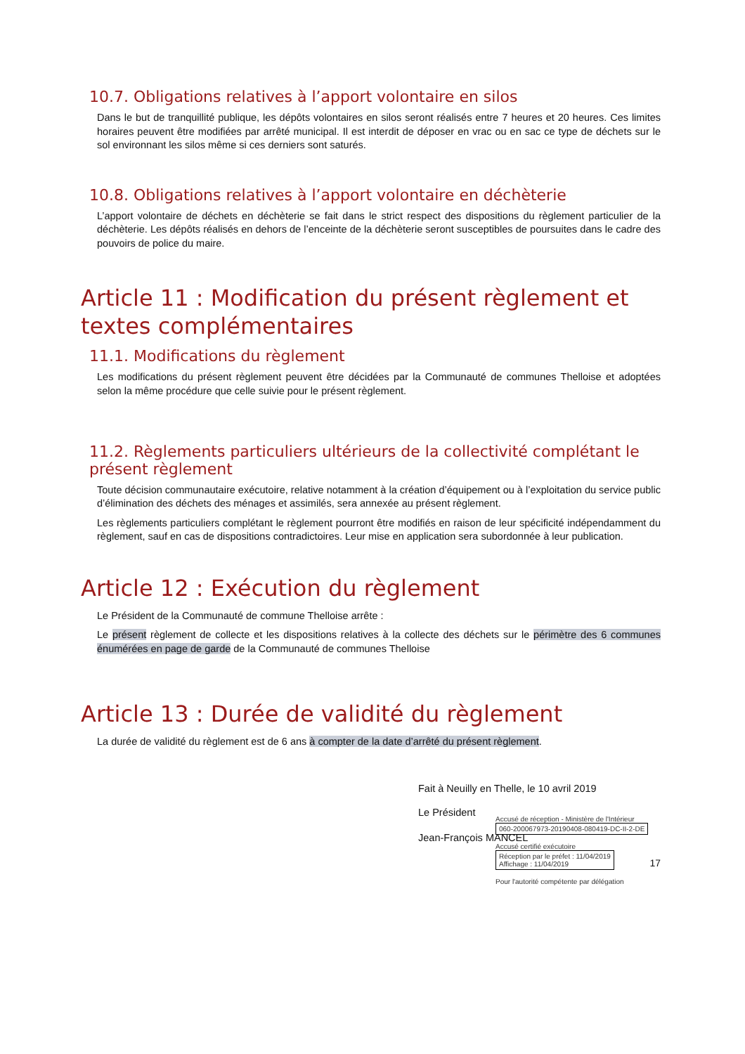10.7. Obligations relatives à l’apport volontaire en silos
Dans le but de tranquillité publique, les dépôts volontaires en silos seront réalisés entre 7 heures et 20 heures. Ces limites horaires peuvent être modifiées par arrêté municipal. Il est interdit de déposer en vrac ou en sac ce type de déchets sur le sol environnant les silos même si ces derniers sont saturés.
10.8. Obligations relatives à l’apport volontaire en déchèterie
L’apport volontaire de déchets en déchèterie se fait dans le strict respect des dispositions du règlement particulier de la déchèterie. Les dépôts réalisés en dehors de l’enceinte de la déchèterie seront susceptibles de poursuites dans le cadre des pouvoirs de police du maire.
Article 11 : Modification du présent règlement et textes complémentaires
11.1. Modifications du règlement
Les modifications du présent règlement peuvent être décidées par la Communauté de communes Thelloise et adoptées selon la même procédure que celle suivie pour le présent règlement.
11.2. Règlements particuliers ultérieurs de la collectivité complétant le présent règlement
Toute décision communautaire exécutoire, relative notamment à la création d’équipement ou à l’exploitation du service public d’élimination des déchets des ménages et assimilés, sera annexée au présent règlement.
Les règlements particuliers complétant le règlement pourront être modifiés en raison de leur spécificité indépendamment du règlement, sauf en cas de dispositions contradictoires. Leur mise en application sera subordonnée à leur publication.
Article 12 : Exécution du règlement
Le Président de la Communauté de commune Thelloise arrête :
Le présent règlement de collecte et les dispositions relatives à la collecte des déchets sur le périmètre des 6 communes énumérées en page de garde de la Communauté de communes Thelloise
Article 13 : Durée de validité du règlement
La durée de validité du règlement est de 6 ans à compter de la date d’arrêté du présent règlement.
Fait à Neuilly en Thelle, le 10 avril 2019
Le Président
Jean-François MANCEL
Accusé de réception - Ministère de l'Intérieur
060-200067973-20190408-080419-DC-II-2-DE
Accusé certifié exécutoire
Réception par le préfet : 11/04/2019
Affichage : 11/04/2019
Pour l'autorité compétente par délégation
17